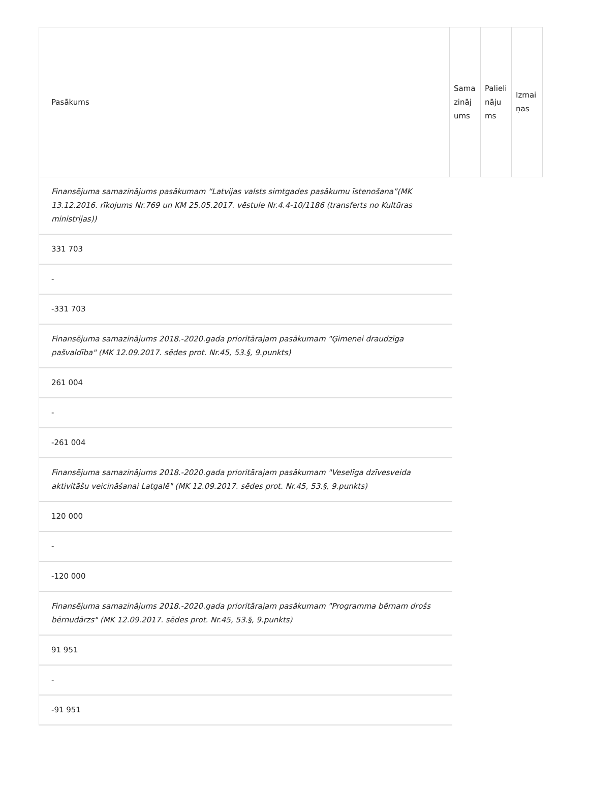| Pasākums | Samazinājums | Palielinājums | Izmaiņas |
Finansējuma samazinājums pasākumam “Latvijas valsts simtgades pasākumu īstenošana”(MK 13.12.2016. rīkojums Nr.769 un KM 25.05.2017. vēstule Nr.4.4-10/1186 (transferts no Kultūras ministrijas))
331 703
-
-331 703
Finansējuma samazinājums 2018.-2020.gada prioritārajam pasākumam "Ģimenei draudzīga pašvaldība" (MK 12.09.2017. sēdes prot. Nr.45, 53.§, 9.punkts)
261 004
-
-261 004
Finansējuma samazinājums 2018.-2020.gada prioritārajam pasākumam "Veselīga dzīvesveida aktivitāšu veicināšanai Latgalē" (MK 12.09.2017. sēdes prot. Nr.45, 53.§, 9.punkts)
120 000
-
-120 000
Finansējuma samazinājums 2018.-2020.gada prioritārajam pasākumam "Programma bērnam drošs bērnudārzs" (MK 12.09.2017. sēdes prot. Nr.45, 53.§, 9.punkts)
91 951
-
-91 951